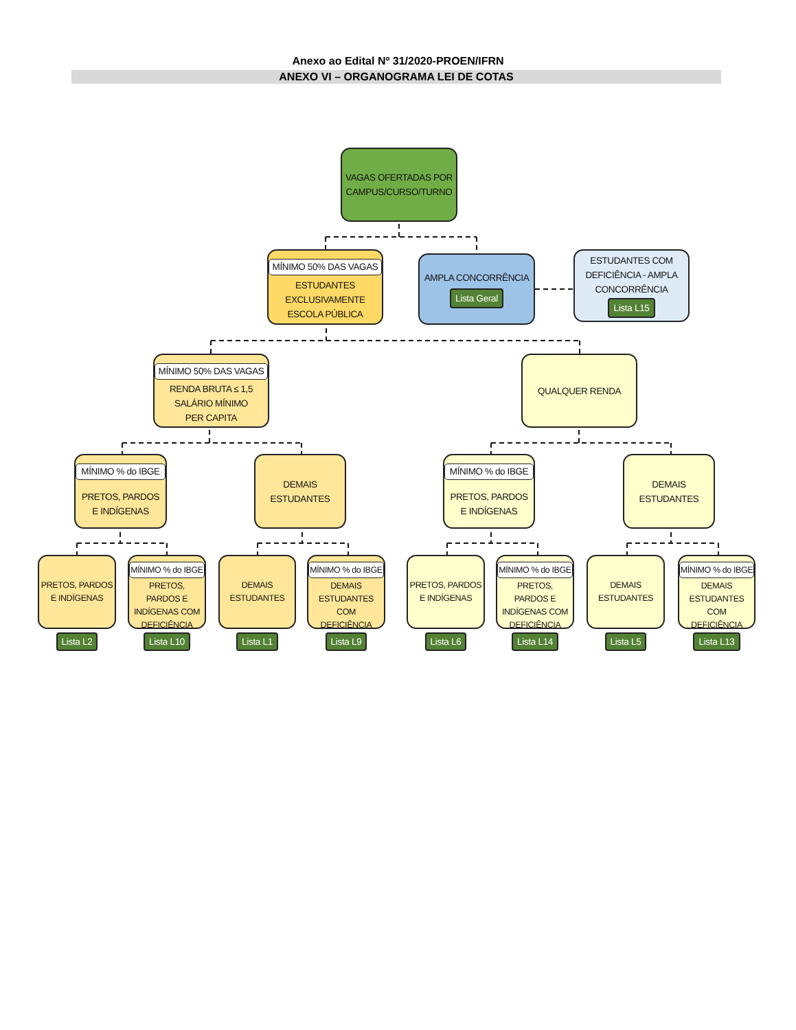Anexo ao Edital Nº 31/2020-PROEN/IFRN
ANEXO VI – ORGANOGRAMA LEI DE COTAS
VAGAS OFERTADAS POR
CAMPUS/CURSO/TURNO
MÍNIMO 50% DAS VAGAS
ESTUDANTES EXCLUSIVAMENTE ESCOLA PÚBLICA
AMPLA CONCORRÊNCIA
Lista Geral
ESTUDANTES COM DEFICIÊNCIA - AMPLA CONCORRÊNCIA
Lista L15
MÍNIMO 50% DAS VAGAS
RENDA BRUTA ≤ 1,5
SALÁRIO MÍNIMO
PER CAPITA
QUALQUER RENDA
MÍNIMO % do IBGE
PRETOS, PARDOS E INDÍGENAS
DEMAIS
ESTUDANTES
MÍNIMO % do IBGE
PRETOS, PARDOS E INDÍGENAS
DEMAIS
ESTUDANTES
PRETOS, PARDOS E INDÍGENAS
Lista L2
MÍNIMO % do IBGE
PRETOS, PARDOS E INDÍGENAS COM DEFICIÊNCIA
Lista L10
DEMAIS ESTUDANTES
Lista L1
MÍNIMO % do IBGE
DEMAIS ESTUDANTES COM DEFICIÊNCIA
Lista L9
PRETOS, PARDOS E INDÍGENAS
Lista L6
MÍNIMO % do IBGE
PRETOS, PARDOS E INDÍGENAS COM DEFICIÊNCIA
Lista L14
DEMAIS ESTUDANTES
Lista L5
MÍNIMO % do IBGE
DEMAIS ESTUDANTES COM DEFICIÊNCIA
Lista L13